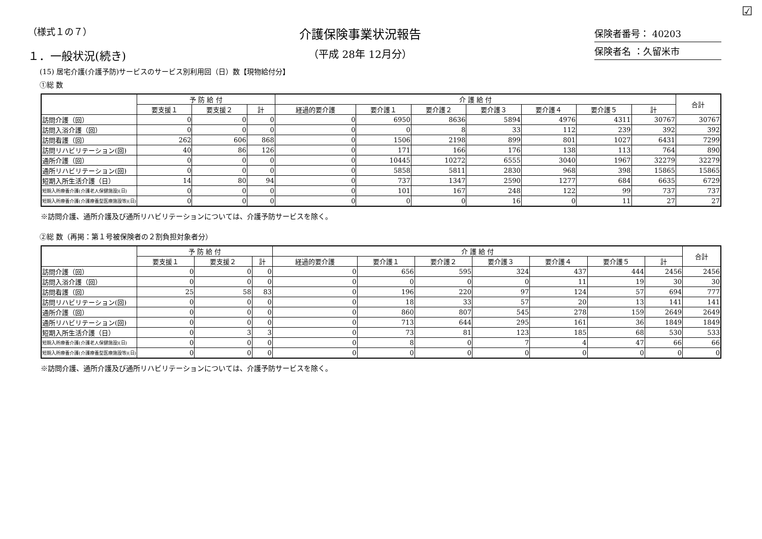☑
（様式１の７）
１．一般状況(続き)
介護保険事業状況報告
（平成 28年 12月分）
保険者番号： 40203
保険者名 ：久留米市
(15) 居宅介護(介護予防)サービスのサービス別利用回（日）数【現物給付分】
①総 数
| | 予 防 給 付 | | | 介 護 給 付 | | | | | | | 合計 |
| --- | --- | --- | --- | --- | --- | --- | --- | --- | --- | --- | --- |
| | 要支援１ | 要支援２ | 計 | 経過的要介護 | 要介護１ | 要介護２ | 要介護３ | 要介護４ | 要介護５ | 計 | |
| 訪問介護（回） | 0 | 0 | 0 | 0 | 6950 | 8636 | 5894 | 4976 | 4311 | 30767 | 30767 |
| 訪問入浴介護（回） | 0 | 0 | 0 | 0 | 0 | 8 | 33 | 112 | 239 | 392 | 392 |
| 訪問看護（回） | 262 | 606 | 868 | 0 | 1506 | 2198 | 899 | 801 | 1027 | 6431 | 7299 |
| 訪問リハビリテーション(回) | 40 | 86 | 126 | 0 | 171 | 166 | 176 | 138 | 113 | 764 | 890 |
| 通所介護（回） | 0 | 0 | 0 | 0 | 10445 | 10272 | 6555 | 3040 | 1967 | 32279 | 32279 |
| 通所リハビリテーション(回) | 0 | 0 | 0 | 0 | 5858 | 5811 | 2830 | 968 | 398 | 15865 | 15865 |
| 短期入所生活介護（日） | 14 | 80 | 94 | 0 | 737 | 1347 | 2590 | 1277 | 684 | 6635 | 6729 |
| 短期入所療養介護(介護老人保健施設)(日) | 0 | 0 | 0 | 0 | 101 | 167 | 248 | 122 | 99 | 737 | 737 |
| 短期入所療養介護(介護療養型医療施設等)(日) | 0 | 0 | 0 | 0 | 0 | 0 | 16 | 0 | 11 | 27 | 27 |
※訪問介護、通所介護及び通所リハビリテーションについては、介護予防サービスを除く。
②総 数（再掲：第１号被保険者の２割負担対象者分）
| | 予 防 給 付 | | | 介 護 給 付 | | | | | | | 合計 |
| --- | --- | --- | --- | --- | --- | --- | --- | --- | --- | --- | --- |
| | 要支援１ | 要支援２ | 計 | 経過的要介護 | 要介護１ | 要介護２ | 要介護３ | 要介護４ | 要介護５ | 計 | |
| 訪問介護（回） | 0 | 0 | 0 | 0 | 656 | 595 | 324 | 437 | 444 | 2456 | 2456 |
| 訪問入浴介護（回） | 0 | 0 | 0 | 0 | 0 | 0 | 0 | 11 | 19 | 30 | 30 |
| 訪問看護（回） | 25 | 58 | 83 | 0 | 196 | 220 | 97 | 124 | 57 | 694 | 777 |
| 訪問リハビリテーション(回) | 0 | 0 | 0 | 0 | 18 | 33 | 57 | 20 | 13 | 141 | 141 |
| 通所介護（回） | 0 | 0 | 0 | 0 | 860 | 807 | 545 | 278 | 159 | 2649 | 2649 |
| 通所リハビリテーション(回) | 0 | 0 | 0 | 0 | 713 | 644 | 295 | 161 | 36 | 1849 | 1849 |
| 短期入所生活介護（日） | 0 | 3 | 3 | 0 | 73 | 81 | 123 | 185 | 68 | 530 | 533 |
| 短期入所療養介護(介護老人保健施設)(日) | 0 | 0 | 0 | 0 | 8 | 0 | 7 | 4 | 47 | 66 | 66 |
| 短期入所療養介護(介護療養型医療施設等)(日) | 0 | 0 | 0 | 0 | 0 | 0 | 0 | 0 | 0 | 0 | 0 |
※訪問介護、通所介護及び通所リハビリテーションについては、介護予防サービスを除く。